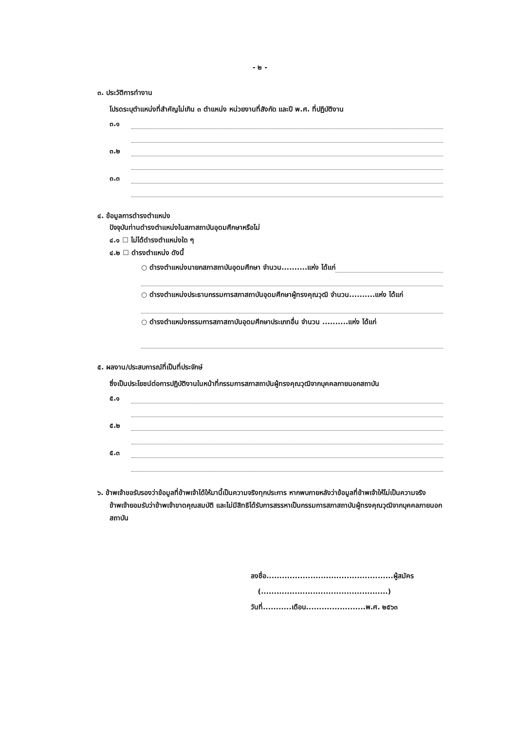- ๒ -
๓. ประวัติการทำงาน
โปรดระบุตำแหน่งที่สำคัญไม่เกิน ๓ ตำแหน่ง หน่วยงานที่สังกัด และปี พ.ศ. ที่ปฏิบัติงาน
๓.๑
๓.๒
๓.๓
๔. ข้อมูลการดำรงตำแหน่ง
ปัจจุบันท่านดำรงตำแหน่งในสภาสถาบันอุดมศึกษาหรือไม่
๔.๑ ☐ ไม่ได้ดำรงตำแหน่งใด ๆ
๔.๒ ☐ ดำรงตำแหน่ง ดังนี้
○ ดำรงตำแหน่งนายกสภาสถาบันอุดมศึกษา จำนวน..........แห่ง ได้แก่
○ ดำรงตำแหน่งประธานกรรมการสภาสถาบันอุดมศึกษาผู้ทรงคุณวุฒิ จำนวน..........แห่ง ได้แก่
○ ดำรงตำแหน่งกรรมการสภาสถาบันอุดมศึกษาประเภทอื่น จำนวน ..........แห่ง ได้แก่
๕. ผลงาน/ประสบการณ์ที่เป็นที่ประจักษ์
ซึ่งเป็นประโยชน์ต่อการปฏิบัติงานในหน้าที่กรรมการสภาสถาบันผู้ทรงคุณวุฒิจากบุคคลภายนอกสถาบัน
๕.๑
๕.๒
๕.๓
๖. ข้าพเจ้าขอรับรองว่าข้อมูลที่ข้าพเจ้าได้ให้มานี้เป็นความจริงทุกประการ หากพบภายหลังว่าข้อมูลที่ข้าพเจ้าให้ไม่เป็นความจริง ข้าพเจ้ายอมรับว่าข้าพเจ้าขาดคุณสมบัติ และไม่มีสิทธิได้รับการสรรหาเป็นกรรมการสภาสถาบันผู้ทรงคุณวุฒิจากบุคคลภายนอกสถาบัน
ลงชื่อ.................................................ผู้สมัคร
(.................................................)
วันที่...........เดือน.......................พ.ศ. ๒๕๖๓